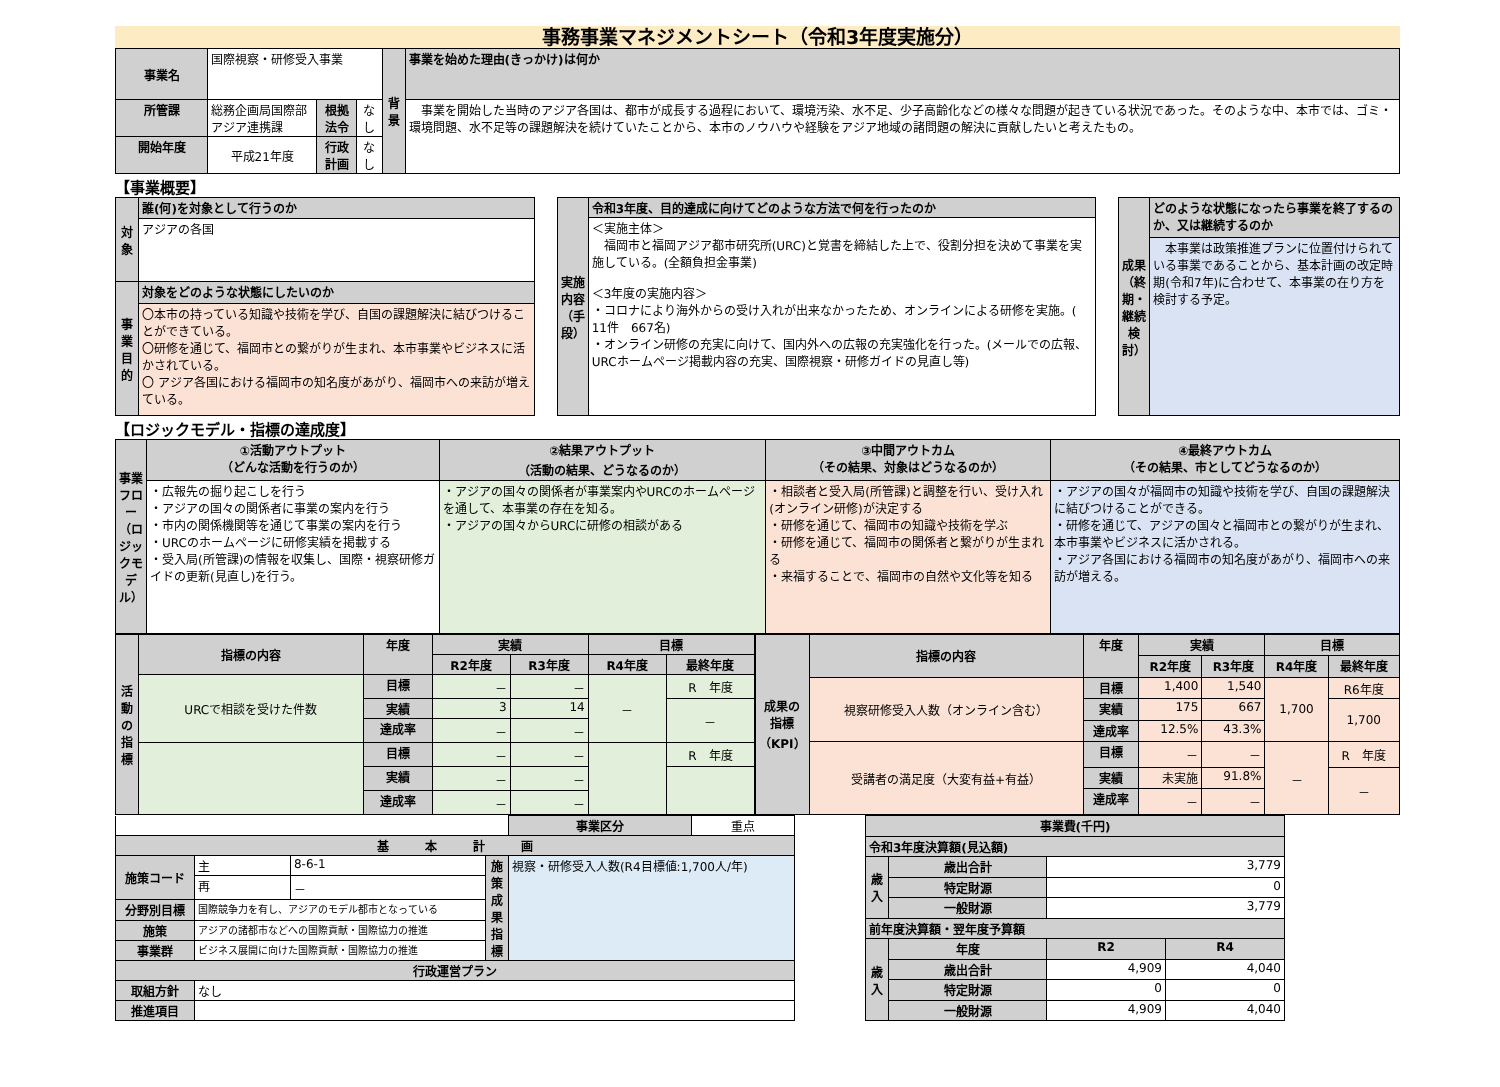事務事業マネジメントシート（令和3年度実施分）
| 事業名 | 国際視察・研修受入事業 | | | 背景 | 事業を始めた理由(きっかけ)は何か |
| 所管課 | 総務企画局国際部アジア連携課 | 根拠法令 | なし | | 事業を開始した当時のアジア各国は、都市が成長する過程において、環境汚染、水不足、少子高齢化などの様々な問題が起きている状況であった。そのような中、本市では、ゴミ・環境問題、水不足等の課題解決を続けていたことから、本市のノウハウや経験をアジア地域の諸問題の解決に貢献したいと考えたもの。 |
| 開始年度 | 平成21年度 | 行政計画 | なし | | |
【事業概要】
| 対象 | 誰(何)を対象として行うのか |
| --- | --- |
| | アジアの各国 |
| 事業目的 | 対象をどのような状態にしたいのか |
| | 〇本市の持っている知識や技術を学び、自国の課題解決に結びつけることができている。 〇研修を通じて、福岡市との繋がりが生まれ、本市事業やビジネスに活かされている。 〇 アジア各国における福岡市の知名度があがり、福岡市への来訪が増えている。 |
| 実施内容（手段） | 令和3年度、目的達成に向けてどのような方法で何を行ったのか |
| --- | --- |
| | ＜実施主体＞ 福岡市と福岡アジア都市研究所(URC)と覚書を締結した上で、役割分担を決めて事業を実施している。(全額負担金事業) ＜3年度の実施内容＞ ・コロナにより海外からの受け入れが出来なかったため、オンラインによる研修を実施。( 11件 667名) ・オンライン研修の充実に向けて、国内外への広報の充実強化を行った。(メールでの広報、URCホームページ掲載内容の充実、国際視察・研修ガイドの見直し等) |
| 成果（終期・継続検討） | どのような状態になったら事業を終了するのか、又は継続するのか |
| --- | --- |
| | 本事業は政策推進プランに位置付けられている事業であることから、基本計画の改定時期(令和7年)に合わせて、本事業の在り方を検討する予定。 |
【ロジックモデル・指標の達成度】
| 事業フロー（ロジックモデル） | ①活動アウトプット （どんな活動を行うのか） | ②結果アウトプット （活動の結果、どうなるのか） | ③中間アウトカム （その結果、対象はどうなるのか） | ④最終アウトカム （その結果、市としてどうなるのか） |
| --- | --- | --- | --- | --- |
| | ・広報先の掘り起こしを行う ・アジアの国々の関係者に事業の案内を行う ・市内の関係機関等を通じて事業の案内を行う ・URCのホームページに研修実績を掲載する ・受入局(所管課)の情報を収集し、国際・視察研修ガイドの更新(見直し)を行う。 | ・アジアの国々の関係者が事業案内やURCのホームページを通して、本事業の存在を知る。 ・アジアの国々からURCに研修の相談がある | ・相談者と受入局(所管課)と調整を行い、受け入れ(オンライン研修)が決定する ・研修を通じて、福岡市の知識や技術を学ぶ ・研修を通じて、福岡市の関係者と繋がりが生まれる ・来福することで、福岡市の自然や文化等を知る | ・アジアの国々が福岡市の知識や技術を学び、自国の課題解決に結びつけることができる。 ・研修を通じて、アジアの国々と福岡市との繋がりが生まれ、本市事業やビジネスに活かされる。 ・アジア各国における福岡市の知名度があがり、福岡市への来訪が増える。 |
| 活動の指標 | 指標の内容 | 年度 | 実績 | | 目標 | |
| --- | --- | --- | --- | --- | --- | --- |
| | | | R2年度 | R3年度 | R4年度 | 最終年度 |
| | URCで相談を受けた件数 | 目標 | － | － | － | R 年度 |
| | | 実績 | 3 | 14 | | － |
| | | 達成率 | － | － | | |
| | | 目標 | － | － | | R 年度 |
| | | 実績 | － | － | | |
| | | 達成率 | － | － | | |
| 成果の指標（KPI） | 指標の内容 | 年度 | 実績 | | 目標 | |
| --- | --- | --- | --- | --- | --- | --- |
| | | | R2年度 | R3年度 | R4年度 | 最終年度 |
| | 視察研修受入人数（オンライン含む） | 目標 | 1,400 | 1,540 | 1,700 | R6年度 |
| | | 実績 | 175 | 667 | | 1,700 |
| | | 達成率 | 12.5% | 43.3% | | |
| | 受講者の満足度（大変有益+有益） | 目標 | － | － | － | R 年度 |
| | | 実績 | 未実施 | 91.8% | | － |
| | | 達成率 | － | － | | |
| | | | | 事業区分 | 重点 |
| 基 本 計 画 | | | | | |
| 施策コード | 主 | 8-6-1 | 施策成果指標 | 視察・研修受入人数(R4目標値:1,700人/年) | |
| | 再 | － | | | |
| 分野別目標 | 国際競争力を有し、アジアのモデル都市となっている | | | | |
| 施策 | アジアの諸都市などへの国際貢献・国際協力の推進 | | | | |
| 事業群 | ビジネス展開に向けた国際貢献・国際協力の推進 | | | | |
| 行政運営プラン | | | | | |
| 取組方針 | なし | | | | |
| 推進項目 | | | | | |
| 事業費(千円) | | | |
| --- | --- | --- | --- |
| 令和3年度決算額(見込額) | | | |
| 歳入 | 歳出合計 | 3,779 | |
| | 特定財源 | 0 | |
| | 一般財源 | 3,779 | |
| 前年度決算額・翌年度予算額 | | | |
| 歳入 | 年度 | R2 | R4 |
| | 歳出合計 | 4,909 | 4,040 |
| | 特定財源 | 0 | 0 |
| | 一般財源 | 4,909 | 4,040 |